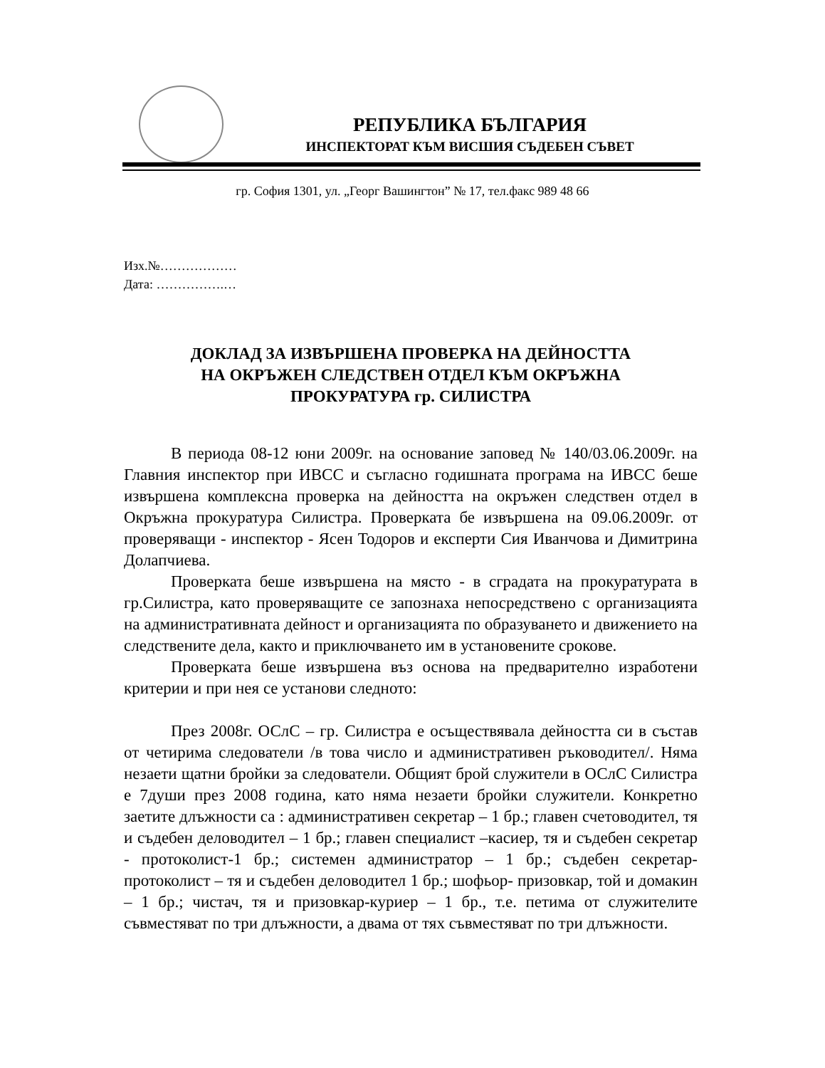РЕПУБЛИКА БЪЛГАРИЯ
ИНСПЕКТОРАТ КЪМ ВИСШИЯ СЪДЕБЕН СЪВЕТ
гр. София 1301, ул. „Георг Вашингтон” № 17, тел.факс 989 48 66
Изх.№………………
Дата: …………….…
ДОКЛАД ЗА ИЗВЪРШЕНА ПРОВЕРКА НА ДЕЙНОСТТА
НА ОКРЪЖЕН СЛЕДСТВЕН ОТДЕЛ КЪМ ОКРЪЖНА
ПРОКУРАТУРА гр. СИЛИСТРА
В периода 08-12 юни 2009г. на основание заповед № 140/03.06.2009г. на Главния инспектор при ИВСС и съгласно годишната програма на ИВСС беше извършена комплексна проверка на дейността на окръжен следствен отдел в Окръжна прокуратура Силистра. Проверката бе извършена на 09.06.2009г. от проверяващи - инспектор - Ясен Тодоров и експерти Сия Иванчова и Димитрина Долапчиева.
Проверката беше извършена на място - в сградата на прокуратурата в гр.Силистра, като проверяващите се запознаха непосредствено с организацията на административната дейност и организацията по образуването и движението на следствените дела, както и приключването им в установените срокове.
Проверката беше извършена въз основа на предварително изработени критерии и при нея се установи следното:
През 2008г. ОСлС – гр. Силистра е осъществявала дейността си в състав от четирима следователи /в това число и административен ръководител/. Няма незаети щатни бройки за следователи. Общият брой служители в ОСлС Силистра е 7души през 2008 година, като няма незаети бройки служители. Конкретно заетите длъжности са : административен секретар – 1 бр.; главен счетоводител, тя и съдебен деловодител – 1 бр.; главен специалист –касиер, тя и съдебен секретар - протоколист-1 бр.; системен администратор – 1 бр.; съдебен секретар-протоколист – тя и съдебен деловодител 1 бр.; шофьор- призовкар, той и домакин – 1 бр.; чистач, тя и призовкар-куриер – 1 бр., т.е. петима от служителите съвместяват по три длъжности, а двама от тях съвместяват по три длъжности.